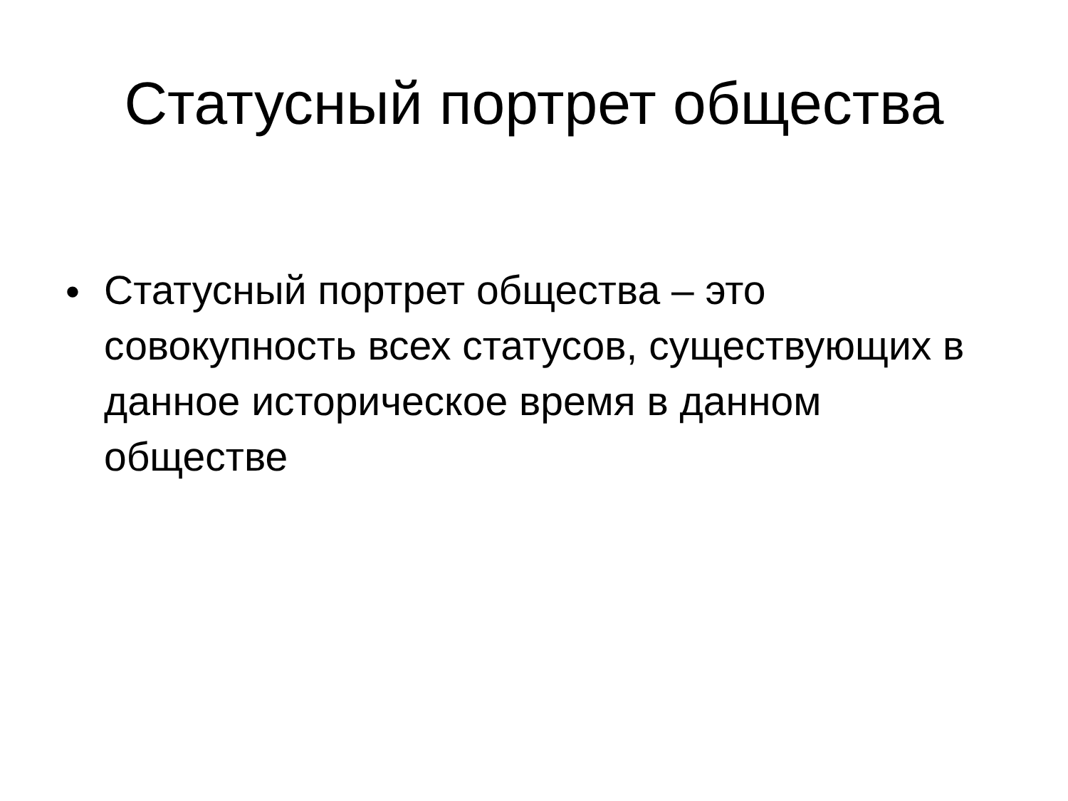Статусный портрет общества
• Статусный портрет общества – это совокупность всех статусов, существующих в данное историческое время в данном обществе